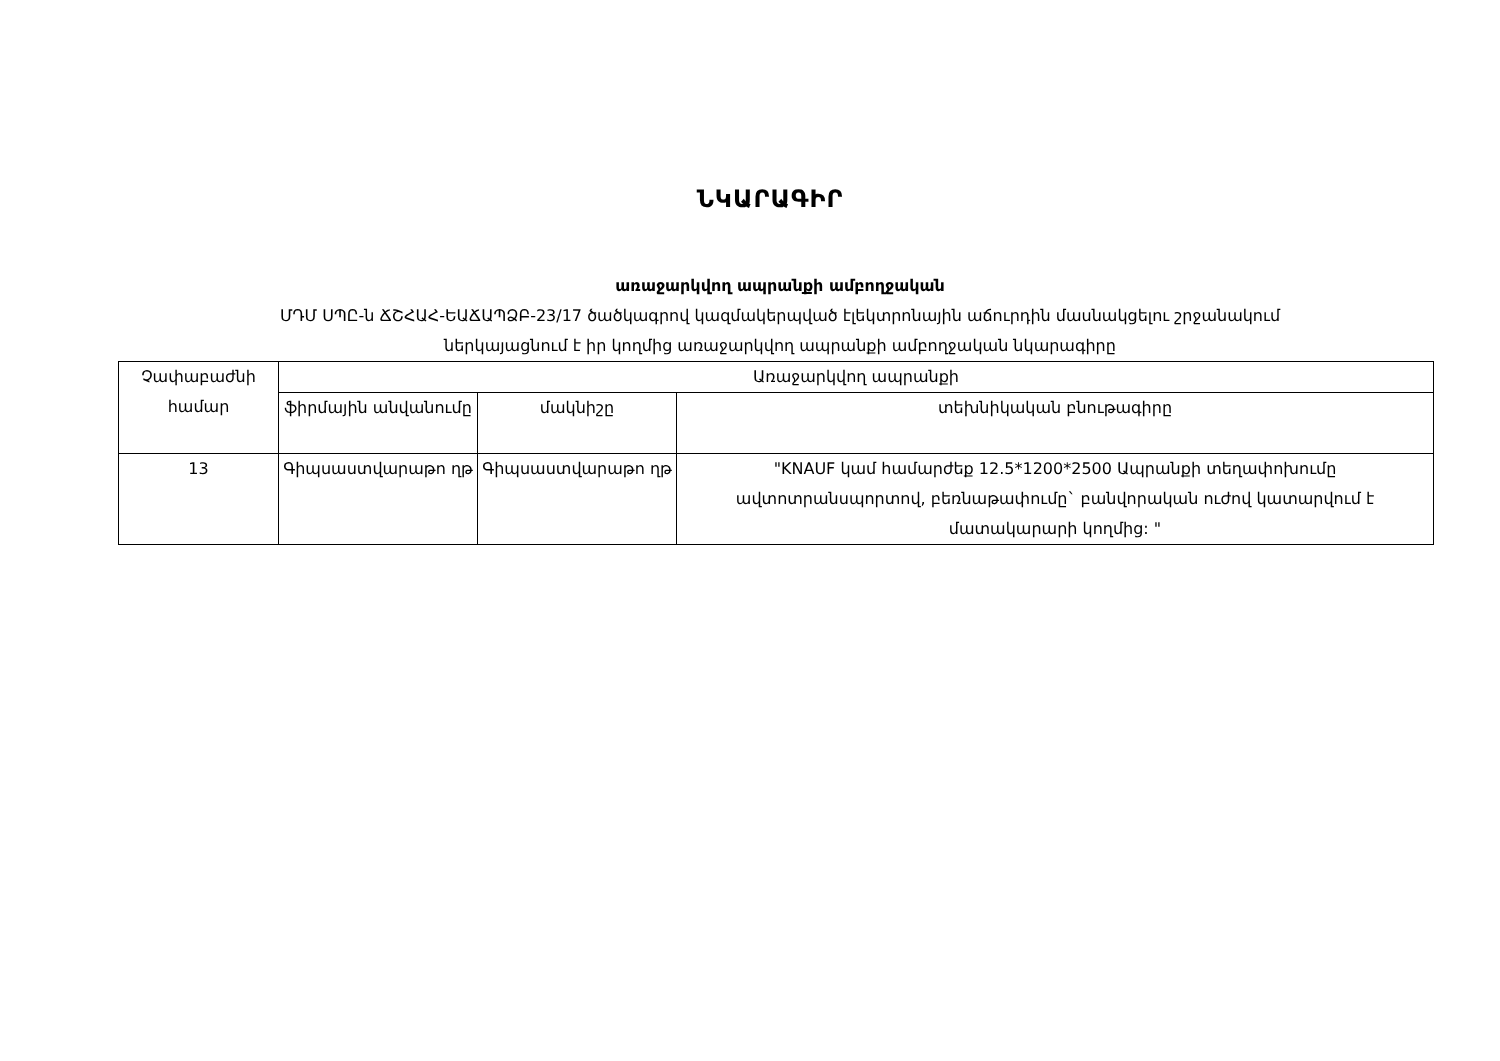ՆԿԱՐԱԳԻՐ
առաջարկվող ապրանքի ամբողջական
ՄԴՄ ՍՊԸ-ն ՃՇՀԱՀ-ԵԱՃԱՊՁԲ-23/17 ծածկագրով կազմակերպված էլեկտրոնային աճուրդին մասնակցելու շրջանակում
ներկայացնում է իր կողմից առաջարկվող ապրանքի ամբողջական նկարագիրը
| Չափաբաժնի համար | Առաջարկվող ապրանքի | | |
| --- | --- | --- | --- |
| | ֆիրմային անվանումը | մակնիշը | տեխնիկական բնութագիրը |
| 13 | Գիպսաստվարաթո ղթ | Գիպսաստվարաթո ղթ | "KNAUF կամ համարժեք 12.5*1200*2500 Ապրանքի տեղափոխումը ավտոտրանսպորտով, բեռնաթափումը` բանվորական ուժով կատարվում է մատակարարի կողմից: " |